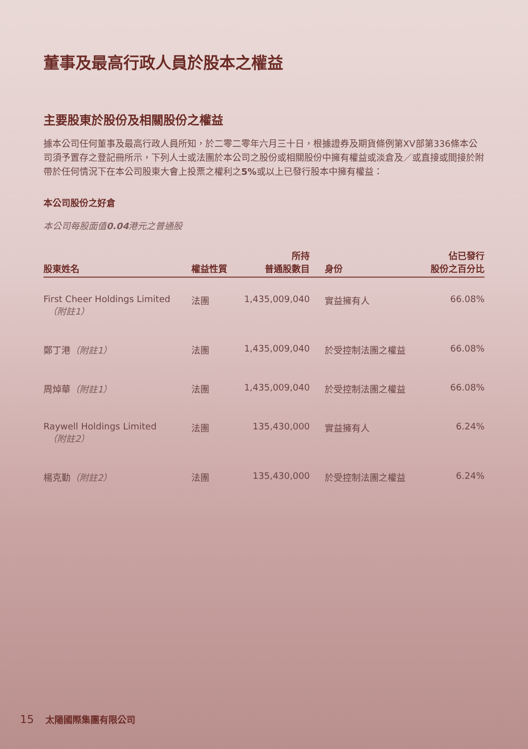董事及最高行政人員於股本之權益
主要股東於股份及相關股份之權益
據本公司任何董事及最高行政人員所知，於二零二零年六月三十日，根據證券及期貨條例第XV部第336條本公司須予置存之登記冊所示，下列人士或法團於本公司之股份或相關股份中擁有權益或淡倉及／或直接或間接於附帶於任何情況下在本公司股東大會上投票之權利之5% 或以上已發行股本中擁有權益：
本公司股份之好倉
本公司每股面值0.04港元之普通股
| 股東姓名 | 權益性質 | 所持 普通股數目 | 身份 | 佔已發行 股份之百分比 |
| --- | --- | --- | --- | --- |
| First Cheer Holdings Limited （附註1） | 法團 | 1,435,009,040 | 實益擁有人 | 66.08% |
| 鄭丁港 （附註1） | 法團 | 1,435,009,040 | 於受控制法團之權益 | 66.08% |
| 周焯華 （附註1） | 法團 | 1,435,009,040 | 於受控制法團之權益 | 66.08% |
| Raywell Holdings Limited （附註2） | 法團 | 135,430,000 | 實益擁有人 | 6.24% |
| 楊克勤 （附註2） | 法團 | 135,430,000 | 於受控制法團之權益 | 6.24% |
15 太陽國際集團有限公司